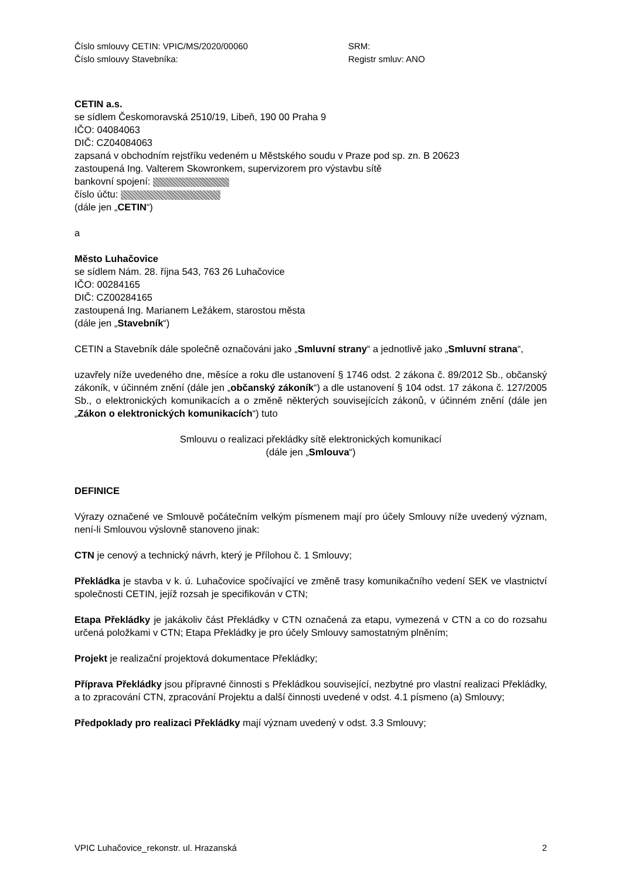Číslo smlouvy CETIN: VPIC/MS/2020/00060
Číslo smlouvy Stavebníka:
SRM:
Registr smluv: ANO
CETIN a.s.
se sídlem Českomoravská 2510/19, Libeň, 190 00 Praha 9
IČO: 04084063
DIČ: CZ04084063
zapsaná v obchodním rejstříku vedeném u Městského soudu v Praze pod sp. zn. B 20623
zastoupená Ing. Valterem Skowronkem, supervizorem pro výstavbu sítě
bankovní spojení:
číslo účtu:
(dále jen „CETIN“)
a
Město Luhačovice
se sídlem Nám. 28. října 543, 763 26 Luhačovice
IČO: 00284165
DIČ: CZ00284165
zastoupená Ing. Marianem Ležákem, starostou města
(dále jen „Stavebník“)
CETIN a Stavebník dále společně označováni jako „Smluvní strany“ a jednotlivě jako „Smluvní strana“,
uzavřely níže uvedeného dne, měsíce a roku dle ustanovení § 1746 odst. 2 zákona č. 89/2012 Sb., občanský zákoník, v účinném znění (dále jen „občanský zákoník“) a dle ustanovení § 104 odst. 17 zákona č. 127/2005 Sb., o elektronických komunikacích a o změně některých souvisejících zákonů, v účinném znění (dále jen „Zákon o elektronických komunikacích“) tuto
Smlouvu o realizaci překládky sítě elektronických komunikací
(dále jen „Smlouva“)
DEFINICE
Výrazy označené ve Smlouvě počátečním velkým písmenem mají pro účely Smlouvy níže uvedený význam, není-li Smlouvou výslovně stanoveno jinak:
CTN je cenový a technický návrh, který je Přílohou č. 1 Smlouvy;
Překládka je stavba v k. ú. Luhačovice spočívající ve změně trasy komunikačního vedení SEK ve vlastnictví společnosti CETIN, jejíž rozsah je specifikován v CTN;
Etapa Překládky je jakákoliv část Překládky v CTN označená za etapu, vymezená v CTN a co do rozsahu určená položkami v CTN; Etapa Překládky je pro účely Smlouvy samostatným plněním;
Projekt je realizační projektová dokumentace Překládky;
Příprava Překládky jsou přípravné činnosti s Překládkou související, nezbytné pro vlastní realizaci Překládky, a to zpracování CTN, zpracování Projektu a další činnosti uvedené v odst. 4.1 písmeno (a) Smlouvy;
Předpoklady pro realizaci Překládky mají význam uvedený v odst. 3.3 Smlouvy;
VPIC Luhačovice_rekonstr. ul. Hrazanská 2